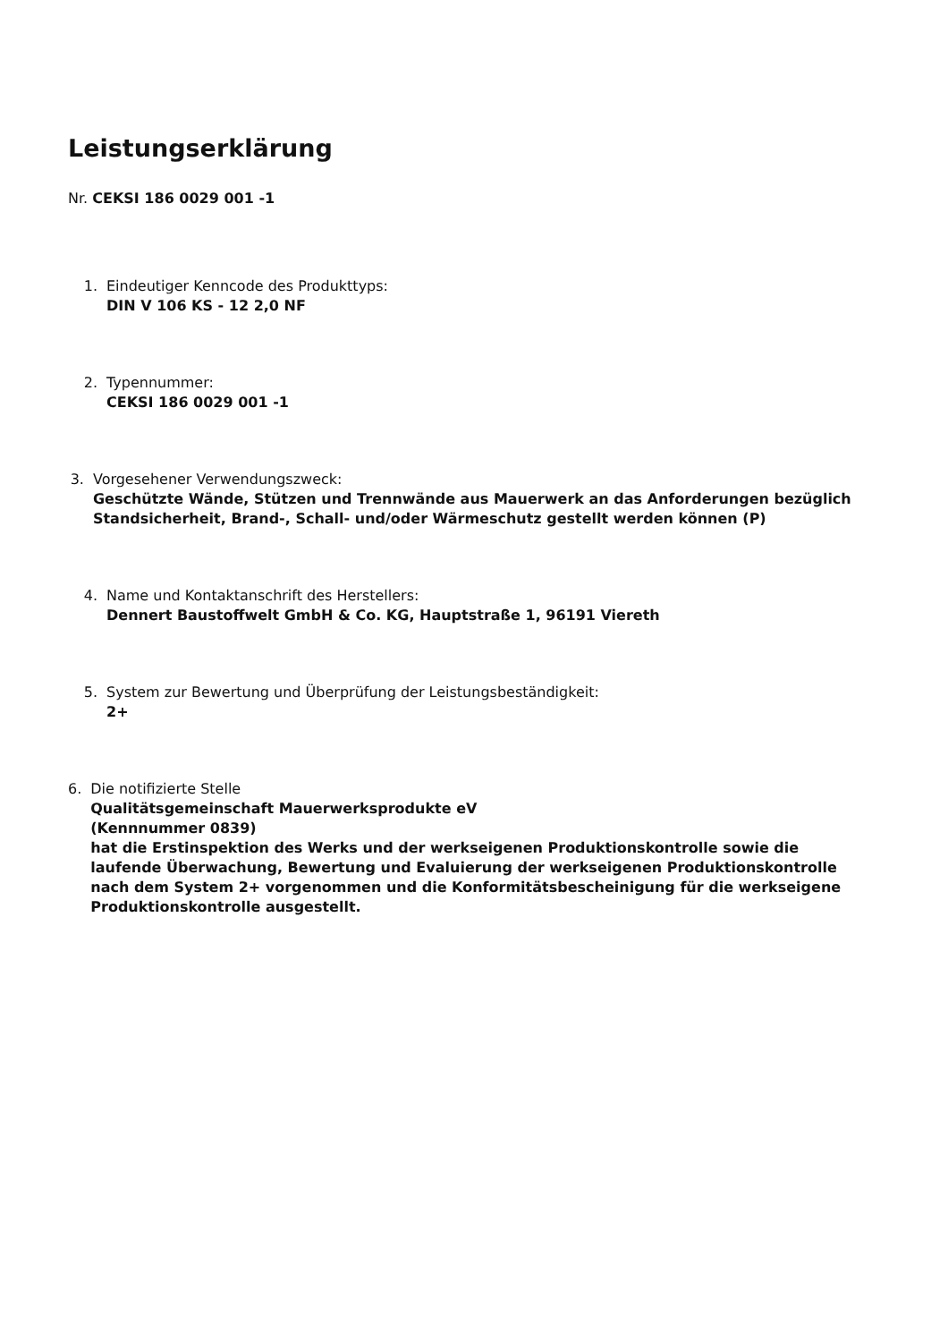Leistungserklärung
Nr. CEKSI 186 0029 001 -1
1. Eindeutiger Kenncode des Produkttyps:
DIN V 106 KS - 12 2,0 NF
2. Typennummer:
CEKSI 186 0029 001 -1
3. Vorgesehener Verwendungszweck:
Geschützte Wände, Stützen und Trennwände aus Mauerwerk an das Anforderungen bezüglich Standsicherheit, Brand-, Schall- und/oder Wärmeschutz gestellt werden können (P)
4. Name und Kontaktanschrift des Herstellers:
Dennert Baustoffwelt GmbH & Co. KG, Hauptstraße 1, 96191 Viereth
5. System zur Bewertung und Überprüfung der Leistungsbeständigkeit:
2+
6. Die notifizierte Stelle
Qualitätsgemeinschaft Mauerwerksprodukte eV
(Kennnummer 0839)
hat die Erstinspektion des Werks und der werkseigenen Produktionskontrolle sowie die laufende Überwachung, Bewertung und Evaluierung der werkseigenen Produktionskontrolle nach dem System 2+ vorgenommen und die Konformitätsbescheinigung für die werkseigene Produktionskontrolle ausgestellt.